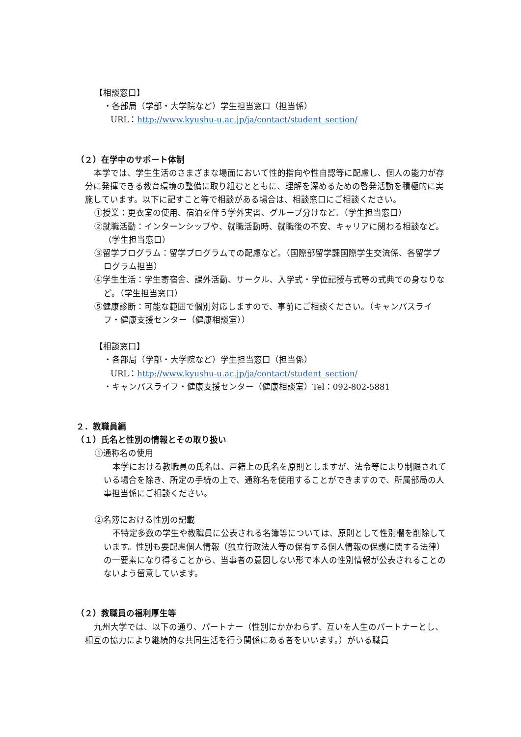【相談窓口】
・各部局（学部・大学院など）学生担当窓口（担当係）
URL：http://www.kyushu-u.ac.jp/ja/contact/student_section/
（２）在学中のサポート体制
本学では、学生生活のさまざまな場面において性的指向や性自認等に配慮し、個人の能力が存分に発揮できる教育環境の整備に取り組むとともに、理解を深めるための啓発活動を積極的に実施しています。以下に記すこと等で相談がある場合は、相談窓口にご相談ください。
①授業：更衣室の使用、宿泊を伴う学外実習、グループ分けなど。（学生担当窓口）
②就職活動：インターンシップや、就職活動時、就職後の不安、キャリアに関わる相談など。（学生担当窓口）
③留学プログラム：留学プログラムでの配慮など。（国際部留学課国際学生交流係、各留学プログラム担当）
④学生生活：学生寄宿舎、課外活動、サークル、入学式・学位記授与式等の式典での身なりなど。（学生担当窓口）
⑤健康診断：可能な範囲で個別対応しますので、事前にご相談ください。（キャンパスライフ・健康支援センター（健康相談室））
【相談窓口】
・各部局（学部・大学院など）学生担当窓口（担当係）
URL：http://www.kyushu-u.ac.jp/ja/contact/student_section/
・キャンパスライフ・健康支援センター（健康相談室）Tel：092-802-5881
２．教職員編
（１）氏名と性別の情報とその取り扱い
①通称名の使用
本学における教職員の氏名は、戸籍上の氏名を原則としますが、法令等により制限されている場合を除き、所定の手続の上で、通称名を使用することができますので、所属部局の人事担当係にご相談ください。
②名簿における性別の記載
不特定多数の学生や教職員に公表される名簿等については、原則として性別欄を削除しています。性別も要配慮個人情報（独立行政法人等の保有する個人情報の保護に関する法律）の一要素になり得ることから、当事者の意図しない形で本人の性別情報が公表されることのないよう留意しています。
（２）教職員の福利厚生等
九州大学では、以下の通り、パートナー（性別にかかわらず、互いを人生のパートナーとし、相互の協力により継続的な共同生活を行う関係にある者をいいます。）がいる職員